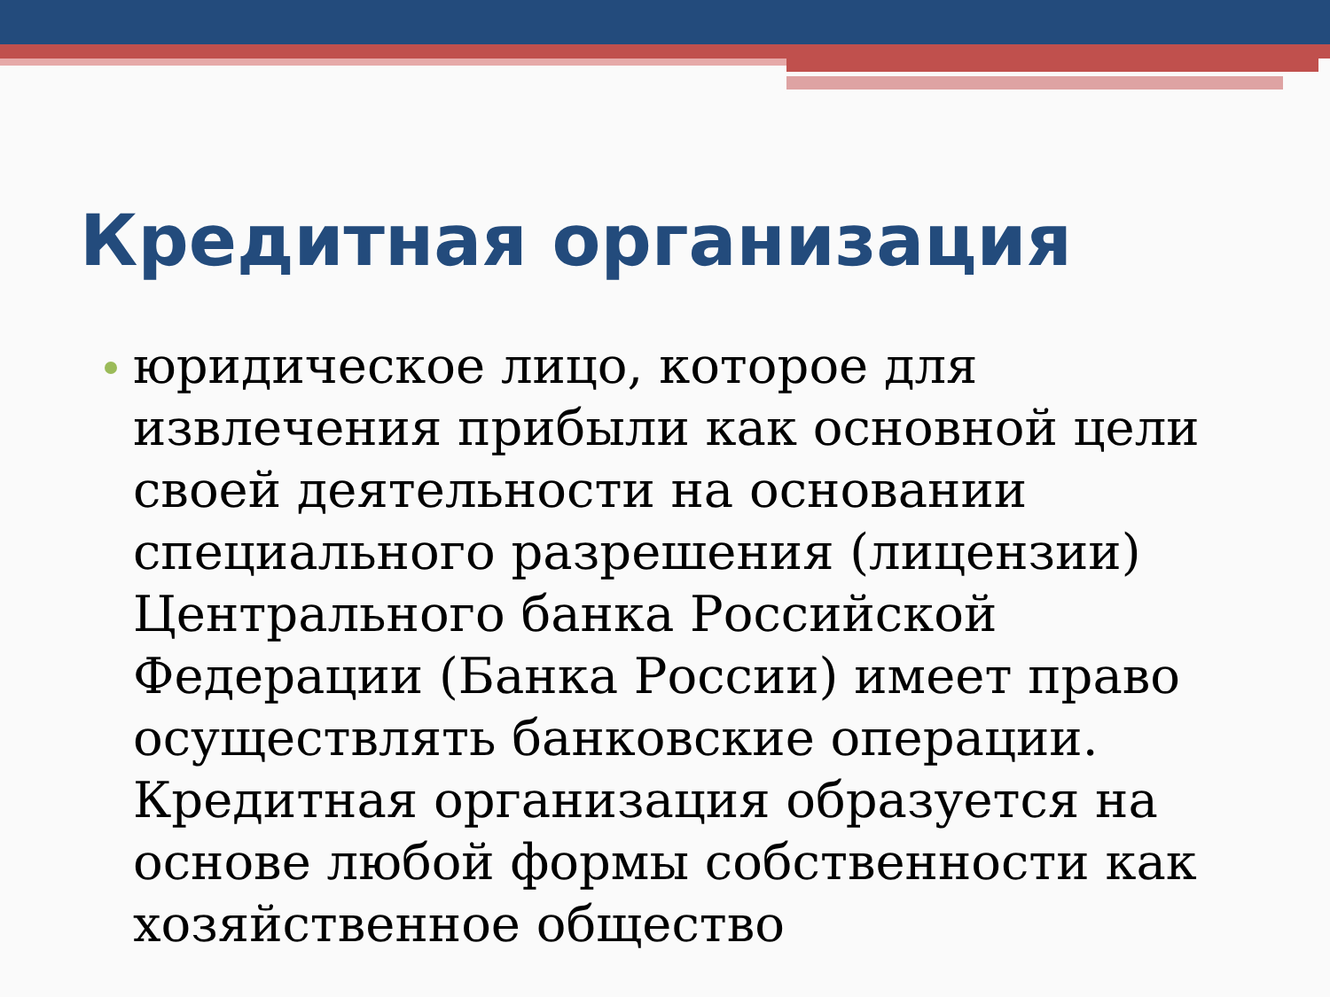Кредитная организация
юридическое лицо, которое для извлечения прибыли как основной цели своей деятельности на основании специального разрешения (лицензии) Центрального банка Российской Федерации (Банка России) имеет право осуществлять банковские операции. Кредитная организация образуется на основе любой формы собственности как хозяйственное общество